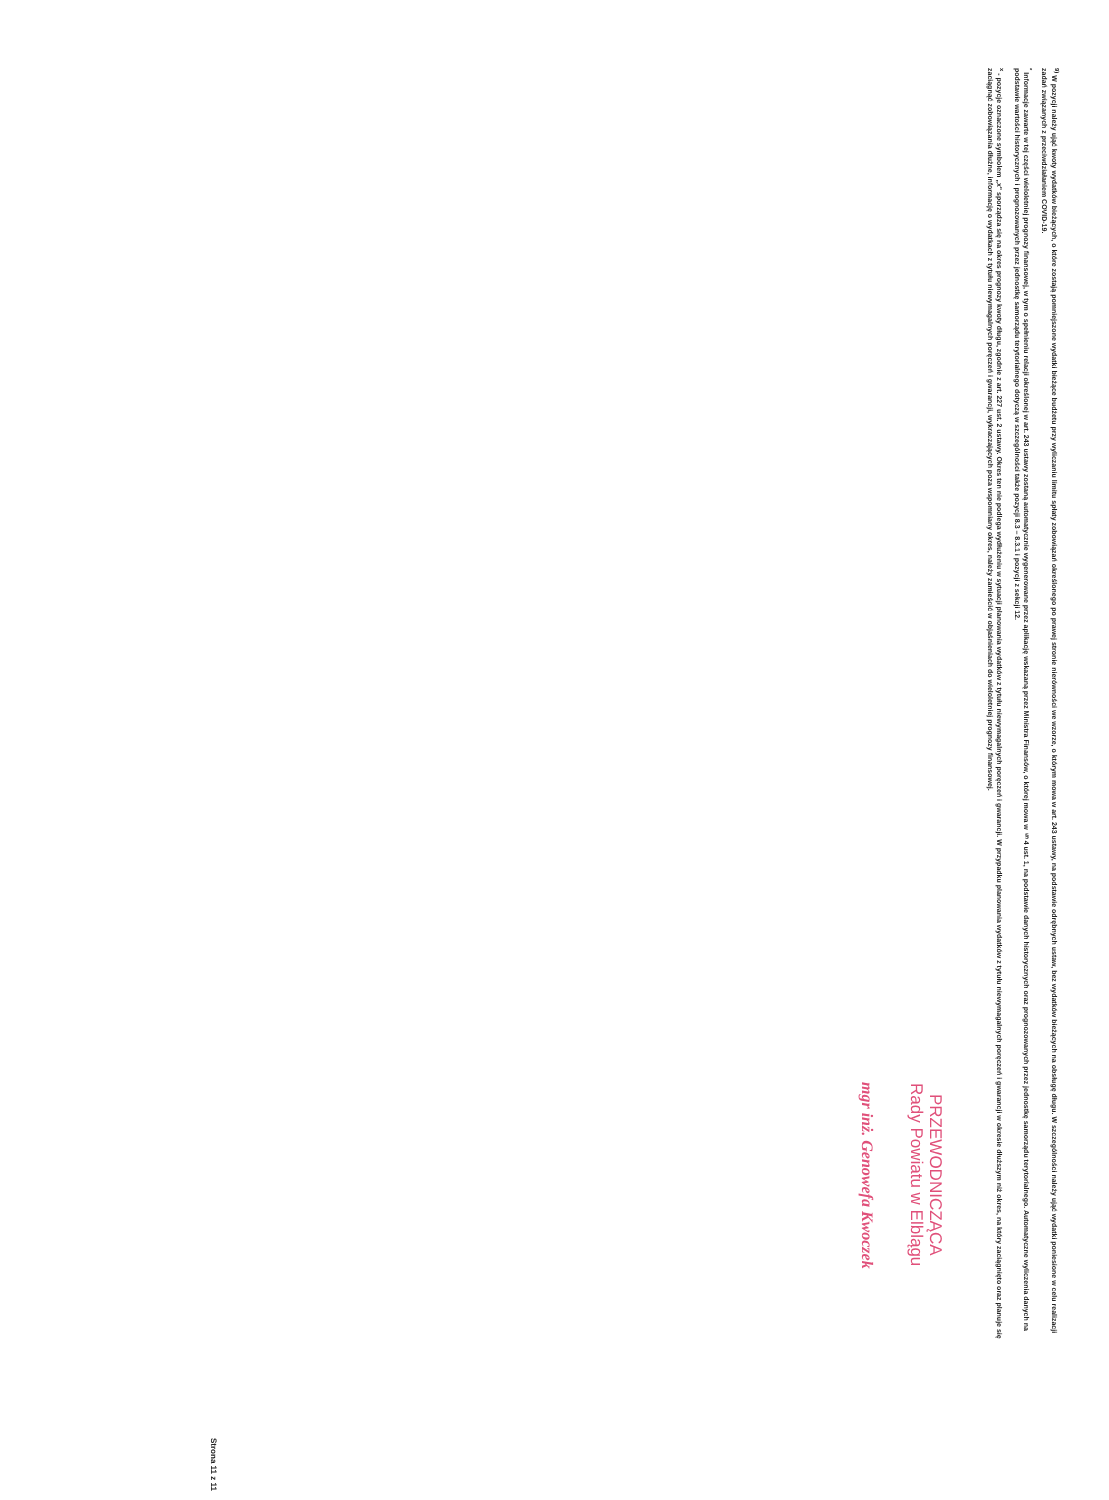<sup>9)</sup> W pozycji należy ująć kwoty wydatków bieżących, o które zostają pomniejszone wydatki bieżące budżetu przy wyliczaniu limitu spłaty zobowiązań określonego po prawej stronie nierówności we wzorze, o którym mowa w art. 243 ustawy, na podstawie odrębnych ustaw, bez wydatków bieżących na obsługę długu. W szczególności należy ująć wydatki poniesione w celu realizacji zadań związanych z przeciwdziałaniem COVID-19.
<sup>*</sup> Informacje zawarte w tej części wieloletniej prognozy finansowej, w tym o spełnieniu relacji określonej w art. 243 ustawy zostaną automatycznie wygenerowane przez aplikację wskazaną przez Ministra Finansów, o której mowa w § 4 ust. 1, na podstawie danych historycznych oraz prognozowanych przez jednostkę samorządu terytorialnego. Automatyczne wyliczenia danych na podstawie wartości historycznych i prognozowanych przez jednostkę samorządu terytorialnego dotyczą w szczególności także pozycji 8.3 – 8.3.1 i pozycji z sekcji 12.
<sup>x</sup> - pozycje oznaczone symbolem „x" sporządza się na okres prognozy kwoty długu, zgodnie z art. 227 ust. 2 ustawy. Okres ten nie podlega wydłużeniu w sytuacji planowania wydatków z tytułu niewymagalnych poręczeń i gwarancji. W przypadku planowania wydatków z tytułu niewymagalnych poręczeń i gwarancji w okresie dłuższym niż okres, na który zaciągnięto oraz planuje się zaciągnąć zobowiązania dłużne, informację o wydatkach z tytułu niewymagalnych poręczeń i gwarancji, wykraczających poza wspomniany okres, należy zamieścić w objaśnieniach do wieloletniej prognozy finansowej.
PRZEWODNICZĄCA
Rady Powiatu w Elblągu
mgr inż. Genowefa Kwoczek
Strona 11 z 11